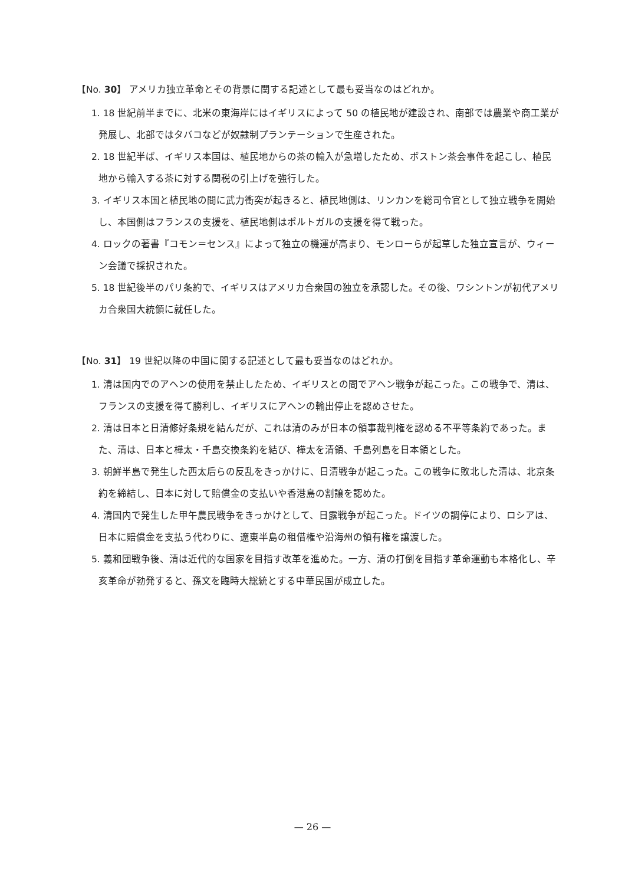【No. 30】 アメリカ独立革命とその背景に関する記述として最も妥当なのはどれか。
1. 18 世紀前半までに、北米の東海岸にはイギリスによって 50 の植民地が建設され、南部では農業や商工業が発展し、北部ではタバコなどが奴隷制プランテーションで生産された。
2. 18 世紀半ば、イギリス本国は、植民地からの茶の輸入が急増したため、ボストン茶会事件を起こし、植民地から輸入する茶に対する関税の引上げを強行した。
3. イギリス本国と植民地の間に武力衝突が起きると、植民地側は、リンカンを総司令官として独立戦争を開始し、本国側はフランスの支援を、植民地側はポルトガルの支援を得て戦った。
4. ロックの著書『コモン＝センス』によって独立の機運が高まり、モンローらが起草した独立宣言が、ウィーン会議で採択された。
5. 18 世紀後半のパリ条約で、イギリスはアメリカ合衆国の独立を承認した。その後、ワシントンが初代アメリカ合衆国大統領に就任した。
【No. 31】 19 世紀以降の中国に関する記述として最も妥当なのはどれか。
1. 清は国内でのアヘンの使用を禁止したため、イギリスとの間でアヘン戦争が起こった。この戦争で、清は、フランスの支援を得て勝利し、イギリスにアヘンの輸出停止を認めさせた。
2. 清は日本と日清修好条規を結んだが、これは清のみが日本の領事裁判権を認める不平等条約であった。また、清は、日本と樺太・千島交換条約を結び、樺太を清領、千島列島を日本領とした。
3. 朝鮮半島で発生した西太后らの反乱をきっかけに、日清戦争が起こった。この戦争に敗北した清は、北京条約を締結し、日本に対して賠償金の支払いや香港島の割譲を認めた。
4. 清国内で発生した甲午農民戦争をきっかけとして、日露戦争が起こった。ドイツの調停により、ロシアは、日本に賠償金を支払う代わりに、遼東半島の租借権や沿海州の領有権を譲渡した。
5. 義和団戦争後、清は近代的な国家を目指す改革を進めた。一方、清の打倒を目指す革命運動も本格化し、辛亥革命が勃発すると、孫文を臨時大総統とする中華民国が成立した。
— 26 —